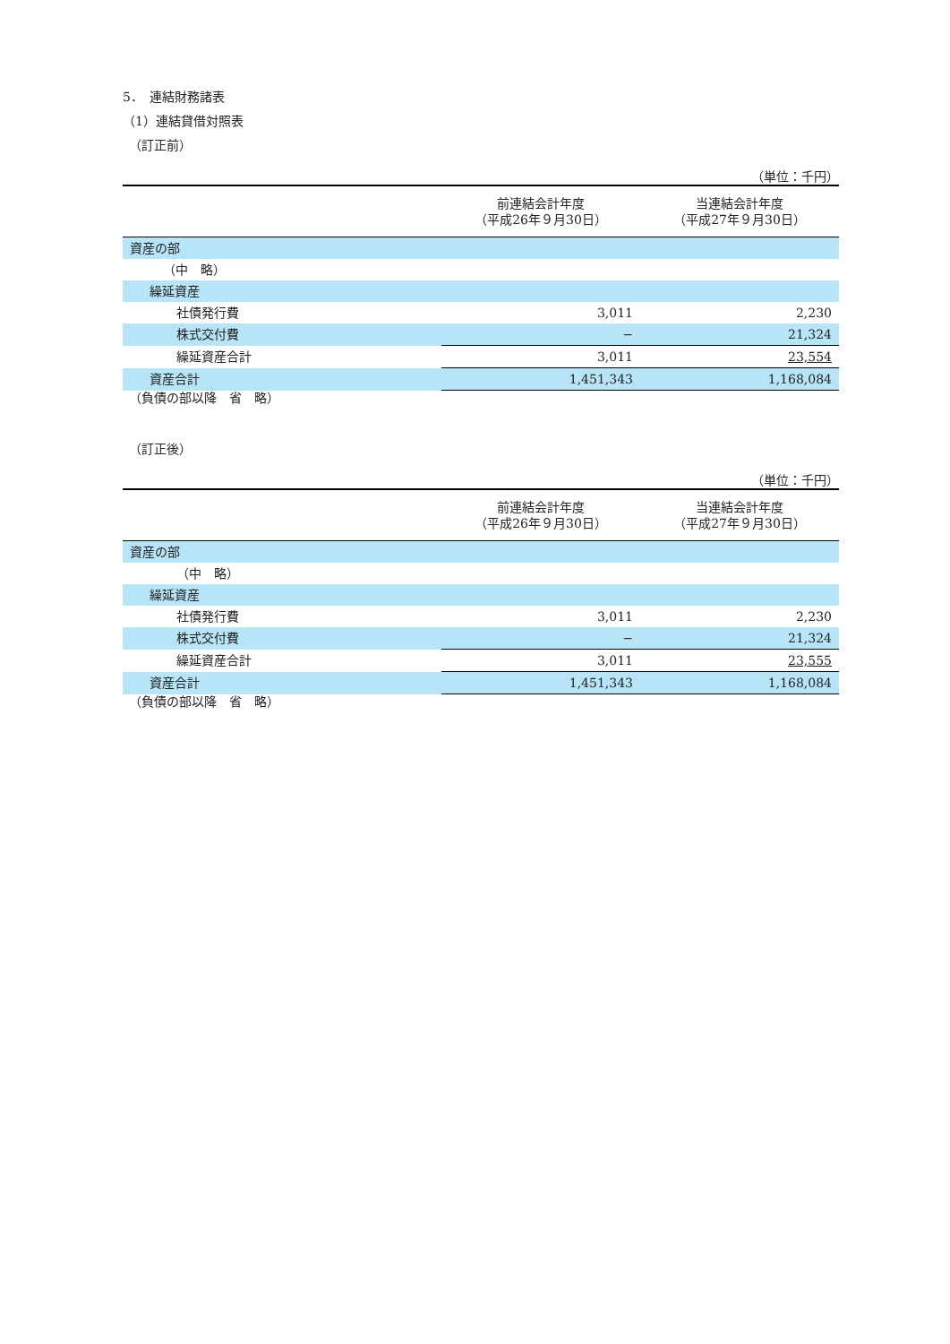5．　連結財務諸表
（1）連結貸借対照表
　（訂正前）
（単位：千円）
| | 前連結会計年度 （平成26年９月30日） | 当連結会計年度 （平成27年９月30日） |
| 資産の部 | | |
| （中 略） | | |
| 繰延資産 | | |
| 社債発行費 | 3,011 | 2,230 |
| 株式交付費 | − | 21,324 |
| 繰延資産合計 | 3,011 | 23,554 |
| 資産合計 | 1,451,343 | 1,168,084 |
　（負債の部以降　省　略）
　（訂正後）
（単位：千円）
| | 前連結会計年度 （平成26年９月30日） | 当連結会計年度 （平成27年９月30日） |
| 資産の部 | | |
| （中 略） | | |
| 繰延資産 | | |
| 社債発行費 | 3,011 | 2,230 |
| 株式交付費 | − | 21,324 |
| 繰延資産合計 | 3,011 | 23,555 |
| 資産合計 | 1,451,343 | 1,168,084 |
　（負債の部以降　省　略）